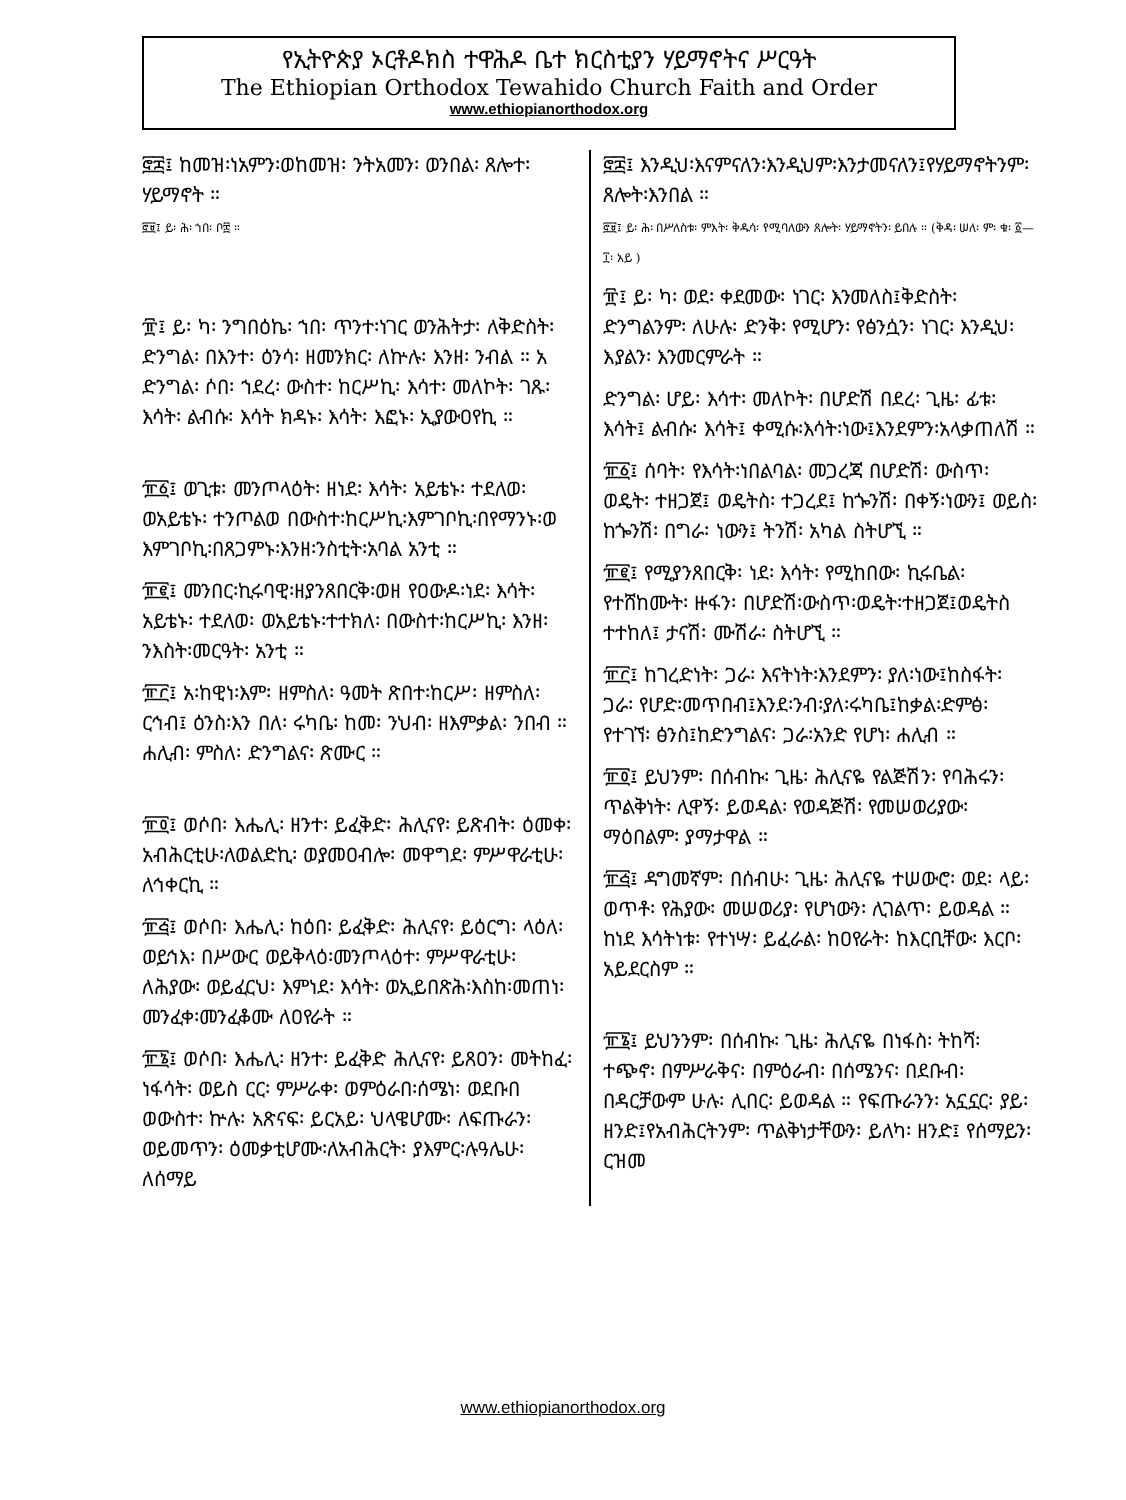የኢትዮጵያ ኦርቶዶክስ ተዋሕዶ ቤተ ክርስቲያን ሃይማኖትና ሥርዓት
The Ethiopian Orthodox Tewahido Church Faith and Order
www.ethiopianorthodox.org
፸፰፤ ከመዝ፡ነአምን፡ወከመዝ፡ ንትአመን፡ ወንበል፡ ጸሎተ፡ ሃይማኖት ።
፸፱፤ ይ፡ ሕ፡ ኀበ፡ ቦ፰ ።
፹፤ ይ፡ ካ፡ ንግበዕኬ፡ ኀበ፡ ጥንተ፡ነገር ወንሕትታ፡ ለቅድስት፡ ድንግል፡ በእንተ፡ ዕንሳ፡ ዘመንክር፡ ለኵሉ፡ እንዘ፡ ንብል ። አ ድንግል፡ ሶበ፡ ኀደረ፡ ውስተ፡ ከርሥኪ፡ እሳተ፡ መለኮት፡ ገጹ፡ እሳት፡ ልብሱ፡ እሳት ክዳኑ፡ እሳት፡ እፎኑ፡ ኢያውዐየኪ ።
፹፩፤ ወጊቱ፡ መንጦላዕት፡ ዘነደ፡ እሳት፡ አይቴኑ፡ ተደለወ፡ ወአይቴኑ፡ ተንጦልወ በውስተ፡ከርሥኪ፡እምገቦኪ፡በየማንኑ፡ወ እምገቦኪ፡በጸጋምኑ፡እንዘ፡ንስቲት፡አባል አንቲ ።
፹፪፤ መንበር፡ኪሩባዊ፡ዘያንጸበርቅ፡ወዘ የዐውዶ፡ነደ፡ እሳት፡ አይቴኑ፡ ተደለወ፡ ወአይቴኑ፡ተተክለ፡ በውስተ፡ከርሥኪ፡ እንዘ፡ንእስት፡መርዓት፡ አንቲ ።
፹፫፤ አ፡ከዊነ፡እም፡ ዘምስለ፡ ዓመት ጽበተ፡ከርሥ፡ ዘምስለ፡ ርኅብ፤ ዕንስ፡እን በለ፡ ሩካቤ፡ ከመ፡ ንህብ፡ ዘእምቃል፡ ንበብ ። ሐሊብ፡ ምስለ፡ ድንግልና፡ ጽሙር ።
፹፬፤ ወሶበ፡ እሔሊ፡ ዘንተ፡ ይፈቅድ፡ ሕሊናየ፡ ይጽብት፡ ዕመቀ፡አብሕርቲሁ፡ለወልድኪ፡ ወያመዐብሎ፡ መዋግደ፡ ምሥዋራቲሁ፡ ለኅቀርኪ ።
፹፭፤ ወሶበ፡ እሔሊ፡ ከዕበ፡ ይፈቅድ፡ ሕሊናየ፡ ይዕርግ፡ ላዕለ፡ ወይኅእ፡ በሥውር ወይቅላዕ፡መንጦላዕተ፡ ምሥዋራቲሁ፡ ለሕያው፡ ወይፈርህ፡ እምነደ፡ እሳት፡ ወኢይበጽሕ፡እስከ፡መጠነ፡መንፈቀ፡መንፈቆሙ ለዐየራት ።
፹፮፤ ወሶበ፡ እሔሊ፡ ዘንተ፡ ይፈቅድ ሕሊናየ፡ ይጸዐን፡ መትከፈ፡ነፋሳት፡ ወይስ ርር፡ ምሥራቀ፡ ወምዕራበ፡ሰሜነ፡ ወደቡበ ወውስተ፡ ኵሉ፡ አጽናፍ፡ ይርአይ፡ ህላዌሆሙ፡ ለፍጡራን፡ ወይመጥን፡ ዕመቃቲሆሙ፡ለአብሕርት፡ ያእምር፡ሉዓሌሁ፡ ለሰማይ
፸፰፤ እንዲህ፡እናምናለን፡እንዲህም፡እንታመናለን፤የሃይማኖትንም፡ጸሎት፡እንበል ።
፸፱፤ ይ፡ ሕ፡ በሥለስቱ፡ ምእት፡ ቅዱሳ፡ የሚባለውን ጸሎት፡ ሃይማኖትን፡ ይበሉ ። (ቅዳ፡ ሠለ፡ ም፡ ቁ፡ ፩—፲፡ አይ )
፹፤ ይ፡ ካ፡ ወደ፡ ቀደመው፡ ነገር፡ እንመለስ፤ቅድስት፡ ድንግልንም፡ ለሁሉ፡ ድንቅ፡ የሚሆን፡ የፅንሷን፡ ነገር፡ እንዲህ፡እያልን፡ እንመርምራት ።
ድንግል፡ ሆይ፡ እሳተ፡ መለኮት፡ በሆድሽ በደረ፡ ጊዜ፡ ፊቱ፡ እሳት፤ ልብሱ፡ እሳት፤ ቀሚሱ፡እሳት፡ነው፤እንደምን፡አላቃጠለሽ ።
፹፩፤ ሰባት፡ የእሳት፡ነበልባል፡ መጋረጃ በሆድሽ፡ ውስጥ፡ ወዴት፡ ተዘጋጀ፤ ወዴትስ፡ ተጋረደ፤ ከጐንሽ፡ በቀኝ፡ነውን፤ ወይስ፡ ከጐንሽ፡ በግራ፡ ነውን፤ ትንሽ፡ አካል ስትሆኚ ።
፹፪፤ የሚያንጸበርቅ፡ ነደ፡ እሳት፡ የሚከበው፡ ኪሩቤል፡ የተሸከሙት፡ ዙፋን፡ በሆድሽ፡ውስጥ፡ወዴት፡ተዘጋጀ፤ወዴትስ ተተከለ፤ ታናሽ፡ ሙሽራ፡ ስትሆኚ ።
፹፫፤ ከገረድነት፡ ጋራ፡ እናትነት፡እንደምን፡ ያለ፡ነው፤ከስፋት፡ ጋራ፡ የሆድ፡መጥበብ፤እንደ፡ንብ፡ያለ፡ሩካቤ፤ከቃል፡ድምፅ፡ የተገኘ፡ ፅንስ፤ከድንግልና፡ ጋራ፡አንድ የሆነ፡ ሐሊብ ።
፹፬፤ ይህንም፡ በሰብኩ፡ ጊዜ፡ ሕሊናዬ የልጅሽን፡ የባሕሩን፡ ጥልቅነት፡ ሊዋኝ፡ ይወዳል፡ የወዳጅሽ፡ የመሠወሪያው፡ ማዕበልም፡ ያማታዋል ።
፹፭፤ ዳግመኛም፡ በሰብሁ፡ ጊዜ፡ ሕሊናዬ ተሠውሮ፡ ወደ፡ ላይ፡ ወጥቶ፡ የሕያው፡ መሠወሪያ፡ የሆነውን፡ ሊገልጥ፡ ይወዳል ። ከነደ እሳትነቱ፡ የተነሣ፡ ይፈራል፡ ከዐየራት፡ ከእርቢቸው፡ እርቦ፡ አይደርስም ።
፹፮፤ ይህንንም፡ በሰብኩ፡ ጊዜ፡ ሕሊናዬ በነፋስ፡ ትከሻ፡ ተጭኖ፡ በምሥራቅና፡ በምዕራብ፡ በሰሜንና፡ በደቡብ፡ በዳርቻውም ሁሉ፡ ሊበር፡ ይወዳል ። የፍጡራንን፡ አኗኗር፡ ያይ፡ ዘንድ፤የአብሕርትንም፡ ጥልቅነታቸውን፡ ይለካ፡ ዘንድ፤ የሰማይን፡ ርዝመ
www.ethiopianorthodox.org